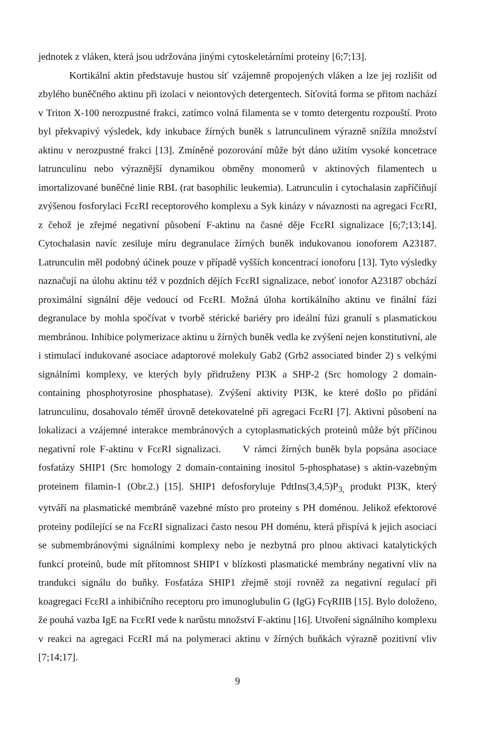jednotek z vláken, která jsou udržována jinými cytoskeletárními proteiny [6;7;13].
Kortikální aktin představuje hustou síť vzájemně propojených vláken a lze jej rozlišit od zbylého buněčného aktinu při izolaci v neiontových detergentech. Síťovitá forma se přitom nachází v Triton X-100 nerozpustné frakci, zatímco volná filamenta se v tomto detergentu rozpouští. Proto byl překvapivý výsledek, kdy inkubace žírných buněk s latrunculinem výrazně snížila množství aktinu v nerozpustné frakci [13]. Zmíněné pozorování může být dáno užitím vysoké koncetrace latrunculinu nebo výraznější dynamikou obměny monomerů v aktinových filamentech u imortalizované buněčné linie RBL (rat basophilic leukemia). Latrunculin i cytochalasin zapříčiňují zvýšenou fosforylaci FcεRI receptorového komplexu a Syk kinázy v návaznosti na agregaci FcεRI, z čehož je zřejmé negativní působení F-aktinu na časné děje FcεRI signalizace [6;7;13;14]. Cytochalasin navíc zesiluje míru degranulace žírných buněk indukovanou ionoforem A23187. Latrunculin měl podobný účinek pouze v případě vyšších koncentrací ionoforu [13]. Tyto výsledky naznačují na úlohu aktinu též v pozdních dějích FcεRI signalizace, neboť ionofor A23187 obchází proximální signální děje vedoucí od FcεRI. Možná úloha kortikálního aktinu ve finální fázi degranulace by mohla spočívat v tvorbě stérické bariéry pro ideální fúzi granulí s plasmatickou membránou. Inhibice polymerizace aktinu u žírných buněk vedla ke zvýšení nejen konstitutivní, ale i stimulací indukované asociace adaptorové molekuly Gab2 (Grb2 associated binder 2) s velkými signálními komplexy, ve kterých byly přidruženy PI3K a SHP-2 (Src homology 2 domain-containing phosphotyrosine phosphatase). Zvýšení aktivity PI3K, ke které došlo po přidání latrunculinu, dosahovalo téměř úrovně detekovatelné při agregaci FcεRI [7]. Aktivní působení na lokalizaci a vzájemné interakce membránových a cytoplasmatických proteinů může být příčinou negativní role F-aktinu v FcεRI signalizaci. V rámci žírných buněk byla popsána asociace fosfatázy SHIP1 (Src homology 2 domain-containing inositol 5-phosphatase) s aktin-vazebným proteinem filamin-1 (Obr.2.) [15]. SHIP1 defosforyluje PdtIns(3,4,5)P<sub>3,</sub> produkt PI3K, který vytváří na plasmatické membráně vazebné místo pro proteiny s PH doménou. Jelikož efektorové proteiny podílející se na FcεRI signalizaci často nesou PH doménu, která přispívá k jejich asociaci se submembránovými signálními komplexy nebo je nezbytná pro plnou aktivaci katalytických funkcí proteinů, bude mít přítomnost SHIP1 v blízkosti plasmatické membrány negativní vliv na trandukci signálu do buňky. Fosfatáza SHIP1 zřejmě stojí rovněž za negativní regulací při koagregaci FcεRI a inhibičního receptoru pro imunoglubulin G (IgG) FcγRIIB [15]. Bylo doloženo, že pouhá vazba IgE na FcεRI vede k narůstu množství F-aktinu [16]. Utvoření signálního komplexu v reakci na agregaci FcεRI má na polymeraci aktinu v žírných buňkách výrazně pozitivní vliv [7;14;17].
9